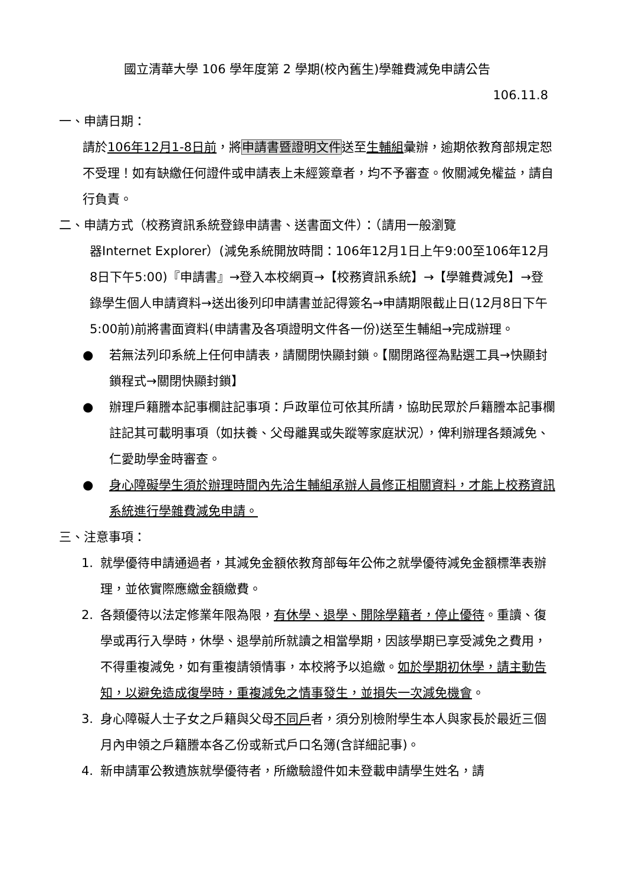國立清華大學 106 學年度第 2 學期(校內舊生)學雜費減免申請公告
106.11.8
一、申請日期：
請於106年12月1-8日前，將申請書暨證明文件送至生輔組彙辦，逾期依教育部規定恕不受理！如有缺繳任何證件或申請表上未經簽章者，均不予審查。攸關減免權益，請自行負責。
二、申請方式（校務資訊系統登錄申請書、送書面文件）：（請用一般瀏覽
器Internet Explorer）(減免系統開放時間：106年12月1日上午9:00至106年12月8日下午5:00)『申請書』→登入本校網頁→【校務資訊系統】→【學雜費減免】→登錄學生個人申請資料→送出後列印申請書並記得簽名→申請期限截止日(12月8日下午5:00前)前將書面資料(申請書及各項證明文件各一份)送至生輔組→完成辦理。
● 若無法列印系統上任何申請表，請關閉快顯封鎖。【關閉路徑為點選工具→快顯封鎖程式→關閉快顯封鎖】
● 辦理戶籍謄本記事欄註記事項：戶政單位可依其所請，協助民眾於戶籍謄本記事欄註記其可載明事項（如扶養、父母離異或失蹤等家庭狀況），俾利辦理各類減免、仁愛助學金時審查。
● 身心障礙學生須於辦理時間內先洽生輔組承辦人員修正相關資料，才能上校務資訊系統進行學雜費減免申請。
三、注意事項：
1. 就學優待申請通過者，其減免金額依教育部每年公佈之就學優待減免金額標準表辦理，並依實際應繳金額繳費。
2. 各類優待以法定修業年限為限，有休學、退學、開除學籍者，停止優待。重讀、復學或再行入學時，休學、退學前所就讀之相當學期，因該學期已享受減免之費用，不得重複減免，如有重複請領情事，本校將予以追繳。如於學期初休學，請主動告知，以避免造成復學時，重複減免之情事發生，並損失一次減免機會。
3. 身心障礙人士子女之戶籍與父母不同戶者，須分別檢附學生本人與家長於最近三個月內申領之戶籍謄本各乙份或新式戶口名簿(含詳細記事)。
4. 新申請軍公教遺族就學優待者，所繳驗證件如未登載申請學生姓名，請